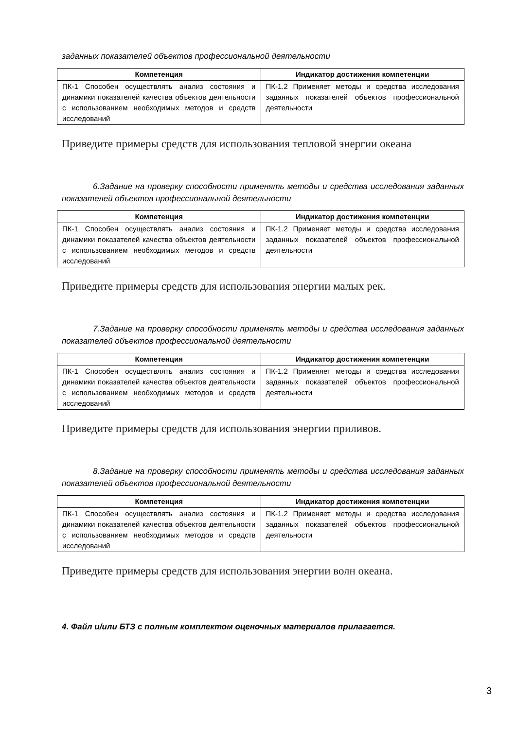заданных показателей объектов профессиональной деятельности
| Компетенция | Индикатор достижения компетенции |
| --- | --- |
| ПК-1 Способен осуществлять анализ состояния и динамики показателей качества объектов деятельности с использованием необходимых методов и средств исследований | ПК-1.2 Применяет методы и средства исследования заданных показателей объектов профессиональной деятельности |
Приведите примеры средств для использования тепловой энергии океана
6.Задание на проверку способности применять методы и средства исследования заданных показателей объектов профессиональной деятельности
| Компетенция | Индикатор достижения компетенции |
| --- | --- |
| ПК-1 Способен осуществлять анализ состояния и динамики показателей качества объектов деятельности с использованием необходимых методов и средств исследований | ПК-1.2 Применяет методы и средства исследования заданных показателей объектов профессиональной деятельности |
Приведите примеры средств для использования энергии малых рек.
7.Задание на проверку способности применять методы и средства исследования заданных показателей объектов профессиональной деятельности
| Компетенция | Индикатор достижения компетенции |
| --- | --- |
| ПК-1 Способен осуществлять анализ состояния и динамики показателей качества объектов деятельности с использованием необходимых методов и средств исследований | ПК-1.2 Применяет методы и средства исследования заданных показателей объектов профессиональной деятельности |
Приведите примеры средств для использования энергии приливов.
8.Задание на проверку способности применять методы и средства исследования заданных показателей объектов профессиональной деятельности
| Компетенция | Индикатор достижения компетенции |
| --- | --- |
| ПК-1 Способен осуществлять анализ состояния и динамики показателей качества объектов деятельности с использованием необходимых методов и средств исследований | ПК-1.2 Применяет методы и средства исследования заданных показателей объектов профессиональной деятельности |
Приведите примеры средств для использования энергии волн океана.
4. Файл и/или БТЗ с полным комплектом оценочных материалов прилагается.
3